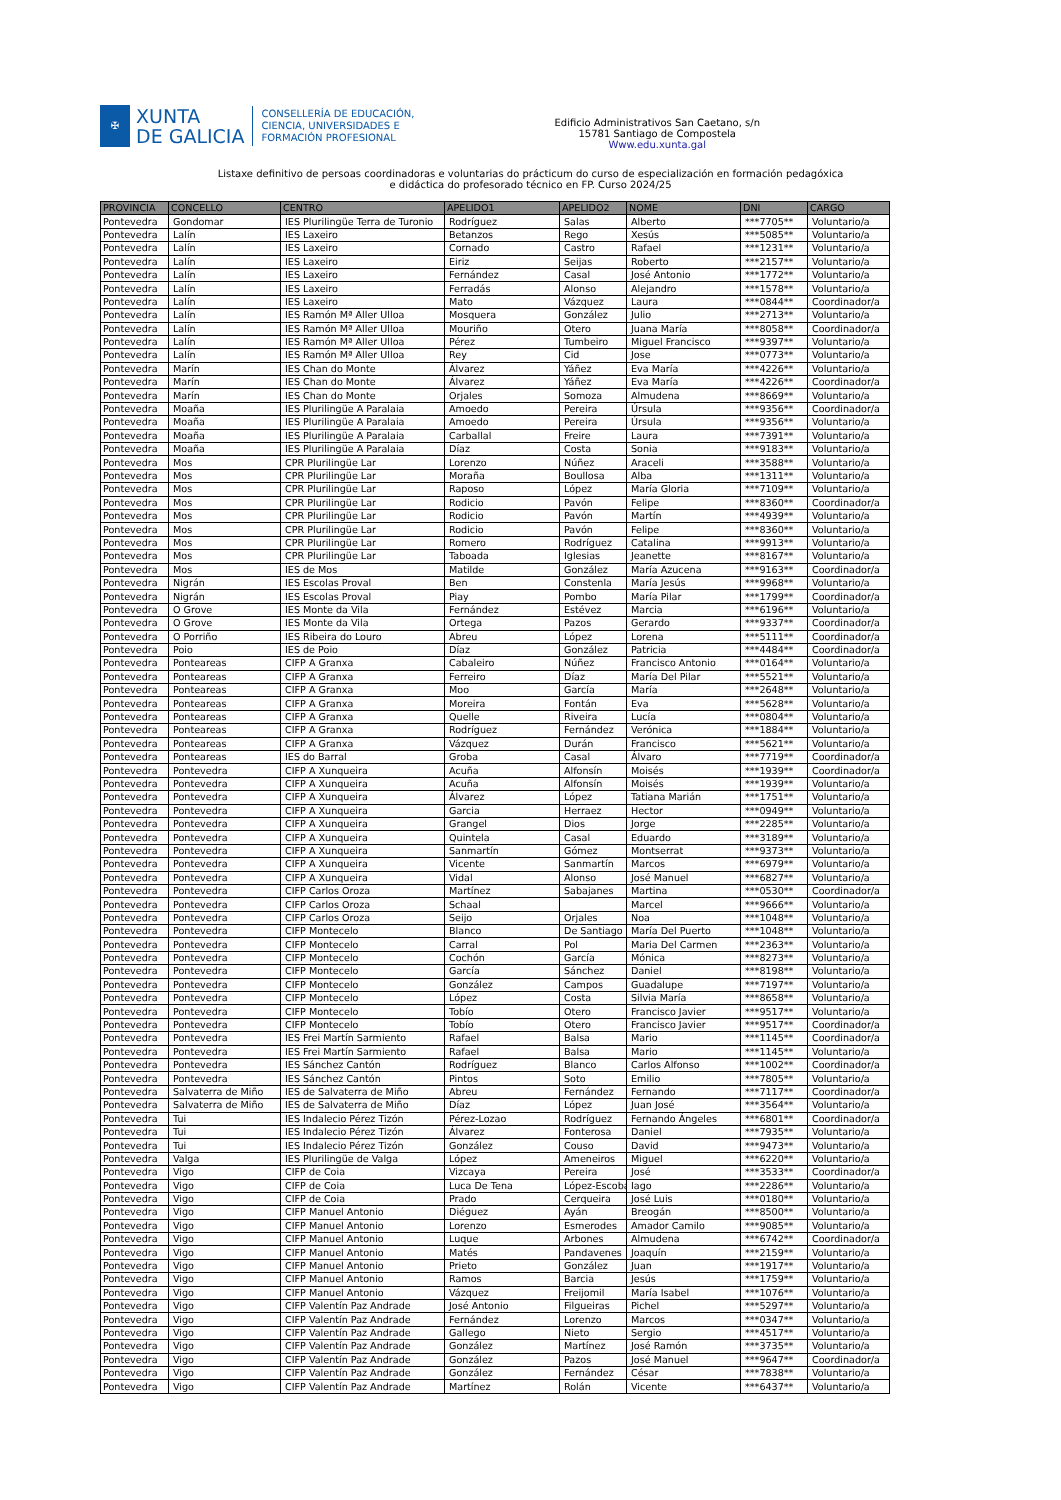✠
XUNTA
DE GALICIA
CONSELLERÍA DE EDUCACIÓN,
CIENCIA, UNIVERSIDADES E
FORMACIÓN PROFESIONAL
Edificio Administrativos San Caetano, s/n
15781 Santiago de Compostela
Www.edu.xunta.gal
Listaxe definitivo de persoas coordinadoras e voluntarias do prácticum do curso de especialización en formación pedagóxica
e didáctica do profesorado técnico en FP. Curso 2024/25
| PROVINCIA | CONCELLO | CENTRO | APELIDO1 | APELIDO2 | NOME | DNI | CARGO |
| --- | --- | --- | --- | --- | --- | --- | --- |
| Pontevedra | Gondomar | IES Plurilingüe Terra de Turonio | Rodríguez | Salas | Alberto | ***7705** | Voluntario/a |
| Pontevedra | Lalín | IES Laxeiro | Betanzos | Rego | Xesús | ***5085** | Voluntario/a |
| Pontevedra | Lalín | IES Laxeiro | Cornado | Castro | Rafael | ***1231** | Voluntario/a |
| Pontevedra | Lalín | IES Laxeiro | Eiriz | Seijas | Roberto | ***2157** | Voluntario/a |
| Pontevedra | Lalín | IES Laxeiro | Fernández | Casal | José Antonio | ***1772** | Voluntario/a |
| Pontevedra | Lalín | IES Laxeiro | Ferradás | Alonso | Alejandro | ***1578** | Voluntario/a |
| Pontevedra | Lalín | IES Laxeiro | Mato | Vázquez | Laura | ***0844** | Coordinador/a |
| Pontevedra | Lalín | IES Ramón Mª Aller Ulloa | Mosquera | González | Julio | ***2713** | Voluntario/a |
| Pontevedra | Lalín | IES Ramón Mª Aller Ulloa | Mouriño | Otero | Juana María | ***8058** | Coordinador/a |
| Pontevedra | Lalín | IES Ramón Mª Aller Ulloa | Pérez | Tumbeiro | Miguel Francisco | ***9397** | Voluntario/a |
| Pontevedra | Lalín | IES Ramón Mª Aller Ulloa | Rey | Cid | Jose | ***0773** | Voluntario/a |
| Pontevedra | Marín | IES Chan do Monte | Álvarez | Yáñez | Eva María | ***4226** | Voluntario/a |
| Pontevedra | Marín | IES Chan do Monte | Álvarez | Yáñez | Eva María | ***4226** | Coordinador/a |
| Pontevedra | Marín | IES Chan do Monte | Orjales | Somoza | Almudena | ***8669** | Voluntario/a |
| Pontevedra | Moaña | IES Plurilingüe A Paralaia | Amoedo | Pereira | Úrsula | ***9356** | Coordinador/a |
| Pontevedra | Moaña | IES Plurilingüe A Paralaia | Amoedo | Pereira | Úrsula | ***9356** | Voluntario/a |
| Pontevedra | Moaña | IES Plurilingüe A Paralaia | Carballal | Freire | Laura | ***7391** | Voluntario/a |
| Pontevedra | Moaña | IES Plurilingüe A Paralaia | Díaz | Costa | Sonia | ***9183** | Voluntario/a |
| Pontevedra | Mos | CPR Plurilingüe Lar | Lorenzo | Núñez | Araceli | ***3588** | Voluntario/a |
| Pontevedra | Mos | CPR Plurilingüe Lar | Moraña | Boullosa | Alba | ***1311** | Voluntario/a |
| Pontevedra | Mos | CPR Plurilingüe Lar | Raposo | López | María Gloria | ***7109** | Voluntario/a |
| Pontevedra | Mos | CPR Plurilingüe Lar | Rodicio | Pavón | Felipe | ***8360** | Coordinador/a |
| Pontevedra | Mos | CPR Plurilingüe Lar | Rodicio | Pavón | Martín | ***4939** | Voluntario/a |
| Pontevedra | Mos | CPR Plurilingüe Lar | Rodicio | Pavón | Felipe | ***8360** | Voluntario/a |
| Pontevedra | Mos | CPR Plurilingüe Lar | Romero | Rodríguez | Catalina | ***9913** | Voluntario/a |
| Pontevedra | Mos | CPR Plurilingüe Lar | Taboada | Iglesias | Jeanette | ***8167** | Voluntario/a |
| Pontevedra | Mos | IES de Mos | Matilde | González | María Azucena | ***9163** | Coordinador/a |
| Pontevedra | Nigrán | IES Escolas Proval | Ben | Constenla | María Jesús | ***9968** | Voluntario/a |
| Pontevedra | Nigrán | IES Escolas Proval | Piay | Pombo | María Pilar | ***1799** | Coordinador/a |
| Pontevedra | O Grove | IES Monte da Vila | Fernández | Estévez | Marcia | ***6196** | Voluntario/a |
| Pontevedra | O Grove | IES Monte da Vila | Ortega | Pazos | Gerardo | ***9337** | Coordinador/a |
| Pontevedra | O Porriño | IES Ribeira do Louro | Abreu | López | Lorena | ***5111** | Coordinador/a |
| Pontevedra | Poio | IES de Poio | Díaz | González | Patricia | ***4484** | Coordinador/a |
| Pontevedra | Ponteareas | CIFP A Granxa | Cabaleiro | Núñez | Francisco Antonio | ***0164** | Voluntario/a |
| Pontevedra | Ponteareas | CIFP A Granxa | Ferreiro | Díaz | María Del Pilar | ***5521** | Voluntario/a |
| Pontevedra | Ponteareas | CIFP A Granxa | Moo | García | María | ***2648** | Voluntario/a |
| Pontevedra | Ponteareas | CIFP A Granxa | Moreira | Fontán | Eva | ***5628** | Voluntario/a |
| Pontevedra | Ponteareas | CIFP A Granxa | Quelle | Riveira | Lucía | ***0804** | Voluntario/a |
| Pontevedra | Ponteareas | CIFP A Granxa | Rodríguez | Fernández | Verónica | ***1884** | Voluntario/a |
| Pontevedra | Ponteareas | CIFP A Granxa | Vázquez | Durán | Francisco | ***5621** | Voluntario/a |
| Pontevedra | Ponteareas | IES do Barral | Groba | Casal | Álvaro | ***7719** | Coordinador/a |
| Pontevedra | Pontevedra | CIFP A Xunqueira | Acuña | Alfonsín | Moisés | ***1939** | Coordinador/a |
| Pontevedra | Pontevedra | CIFP A Xunqueira | Acuña | Alfonsín | Moisés | ***1939** | Voluntario/a |
| Pontevedra | Pontevedra | CIFP A Xunqueira | Álvarez | López | Tatiana Marián | ***1751** | Voluntario/a |
| Pontevedra | Pontevedra | CIFP A Xunqueira | Garcia | Herraez | Hector | ***0949** | Voluntario/a |
| Pontevedra | Pontevedra | CIFP A Xunqueira | Grangel | Dios | Jorge | ***2285** | Voluntario/a |
| Pontevedra | Pontevedra | CIFP A Xunqueira | Quintela | Casal | Eduardo | ***3189** | Voluntario/a |
| Pontevedra | Pontevedra | CIFP A Xunqueira | Sanmartín | Gómez | Montserrat | ***9373** | Voluntario/a |
| Pontevedra | Pontevedra | CIFP A Xunqueira | Vicente | Sanmartín | Marcos | ***6979** | Voluntario/a |
| Pontevedra | Pontevedra | CIFP A Xunqueira | Vidal | Alonso | José Manuel | ***6827** | Voluntario/a |
| Pontevedra | Pontevedra | CIFP Carlos Oroza | Martínez | Sabajanes | Martina | ***0530** | Coordinador/a |
| Pontevedra | Pontevedra | CIFP Carlos Oroza | Schaal | | Marcel | ***9666** | Voluntario/a |
| Pontevedra | Pontevedra | CIFP Carlos Oroza | Seijo | Orjales | Noa | ***1048** | Voluntario/a |
| Pontevedra | Pontevedra | CIFP Montecelo | Blanco | De Santiago | María Del Puerto | ***1048** | Voluntario/a |
| Pontevedra | Pontevedra | CIFP Montecelo | Carral | Pol | Maria Del Carmen | ***2363** | Voluntario/a |
| Pontevedra | Pontevedra | CIFP Montecelo | Cochón | García | Mónica | ***8273** | Voluntario/a |
| Pontevedra | Pontevedra | CIFP Montecelo | García | Sánchez | Daniel | ***8198** | Voluntario/a |
| Pontevedra | Pontevedra | CIFP Montecelo | González | Campos | Guadalupe | ***7197** | Voluntario/a |
| Pontevedra | Pontevedra | CIFP Montecelo | López | Costa | Silvia María | ***8658** | Voluntario/a |
| Pontevedra | Pontevedra | CIFP Montecelo | Tobío | Otero | Francisco Javier | ***9517** | Voluntario/a |
| Pontevedra | Pontevedra | CIFP Montecelo | Tobío | Otero | Francisco Javier | ***9517** | Coordinador/a |
| Pontevedra | Pontevedra | IES Frei Martín Sarmiento | Rafael | Balsa | Mario | ***1145** | Coordinador/a |
| Pontevedra | Pontevedra | IES Frei Martín Sarmiento | Rafael | Balsa | Mario | ***1145** | Voluntario/a |
| Pontevedra | Pontevedra | IES Sánchez Cantón | Rodríguez | Blanco | Carlos Alfonso | ***1002** | Coordinador/a |
| Pontevedra | Pontevedra | IES Sánchez Cantón | Pintos | Soto | Emilio | ***7805** | Voluntario/a |
| Pontevedra | Salvaterra de Miño | IES de Salvaterra de Miño | Abreu | Fernández | Fernando | ***7117** | Coordinador/a |
| Pontevedra | Salvaterra de Miño | IES de Salvaterra de Miño | Díaz | López | Juan José | ***3564** | Voluntario/a |
| Pontevedra | Tui | IES Indalecio Pérez Tizón | Pérez-Lozao | Rodríguez | Fernando Ángeles | ***6801** | Coordinador/a |
| Pontevedra | Tui | IES Indalecio Pérez Tizón | Álvarez | Fonterosa | Daniel | ***7935** | Voluntario/a |
| Pontevedra | Tui | IES Indalecio Pérez Tizón | González | Couso | David | ***9473** | Voluntario/a |
| Pontevedra | Valga | IES Plurilingüe de Valga | López | Ameneiros | Miguel | ***6220** | Voluntario/a |
| Pontevedra | Vigo | CIFP de Coia | Vizcaya | Pereira | José | ***3533** | Coordinador/a |
| Pontevedra | Vigo | CIFP de Coia | Luca De Tena | López-Escoba | Iago | ***2286** | Voluntario/a |
| Pontevedra | Vigo | CIFP de Coia | Prado | Cerqueira | José Luis | ***0180** | Voluntario/a |
| Pontevedra | Vigo | CIFP Manuel Antonio | Diéguez | Ayán | Breogán | ***8500** | Voluntario/a |
| Pontevedra | Vigo | CIFP Manuel Antonio | Lorenzo | Esmerodes | Amador Camilo | ***9085** | Voluntario/a |
| Pontevedra | Vigo | CIFP Manuel Antonio | Luque | Arbones | Almudena | ***6742** | Coordinador/a |
| Pontevedra | Vigo | CIFP Manuel Antonio | Matés | Pandavenes | Joaquín | ***2159** | Voluntario/a |
| Pontevedra | Vigo | CIFP Manuel Antonio | Prieto | González | Juan | ***1917** | Voluntario/a |
| Pontevedra | Vigo | CIFP Manuel Antonio | Ramos | Barcia | Jesús | ***1759** | Voluntario/a |
| Pontevedra | Vigo | CIFP Manuel Antonio | Vázquez | Freijomil | María Isabel | ***1076** | Voluntario/a |
| Pontevedra | Vigo | CIFP Valentín Paz Andrade | José Antonio | Filgueiras | Pichel | ***5297** | Voluntario/a |
| Pontevedra | Vigo | CIFP Valentín Paz Andrade | Fernández | Lorenzo | Marcos | ***0347** | Voluntario/a |
| Pontevedra | Vigo | CIFP Valentín Paz Andrade | Gallego | Nieto | Sergio | ***4517** | Voluntario/a |
| Pontevedra | Vigo | CIFP Valentín Paz Andrade | González | Martínez | José Ramón | ***3735** | Voluntario/a |
| Pontevedra | Vigo | CIFP Valentín Paz Andrade | González | Pazos | José Manuel | ***9647** | Coordinador/a |
| Pontevedra | Vigo | CIFP Valentín Paz Andrade | González | Fernández | César | ***7838** | Voluntario/a |
| Pontevedra | Vigo | CIFP Valentín Paz Andrade | Martínez | Rolán | Vicente | ***6437** | Voluntario/a |